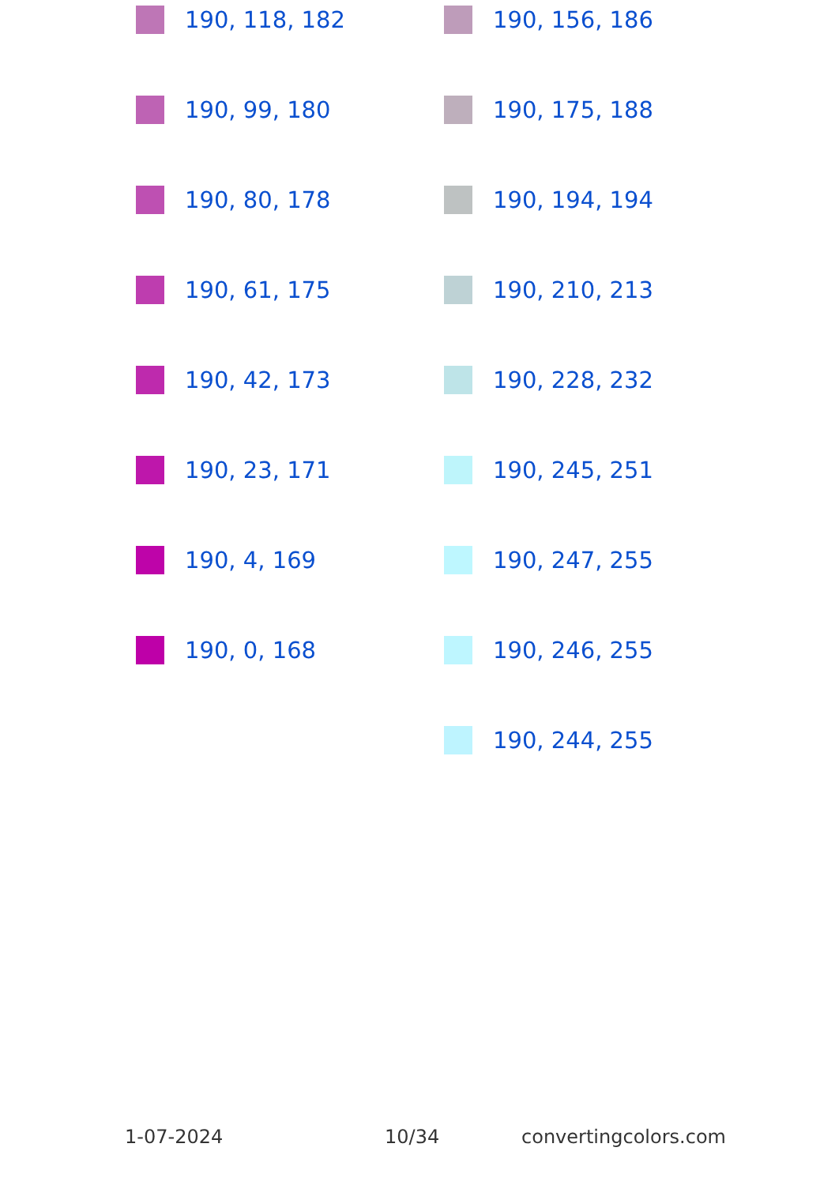190, 118, 182
190, 99, 180
190, 80, 178
190, 61, 175
190, 42, 173
190, 23, 171
190, 4, 169
190, 0, 168
190, 156, 186
190, 175, 188
190, 194, 194
190, 210, 213
190, 228, 232
190, 245, 251
190, 247, 255
190, 246, 255
190, 244, 255
1-07-2024 10/34 convertingcolors.com